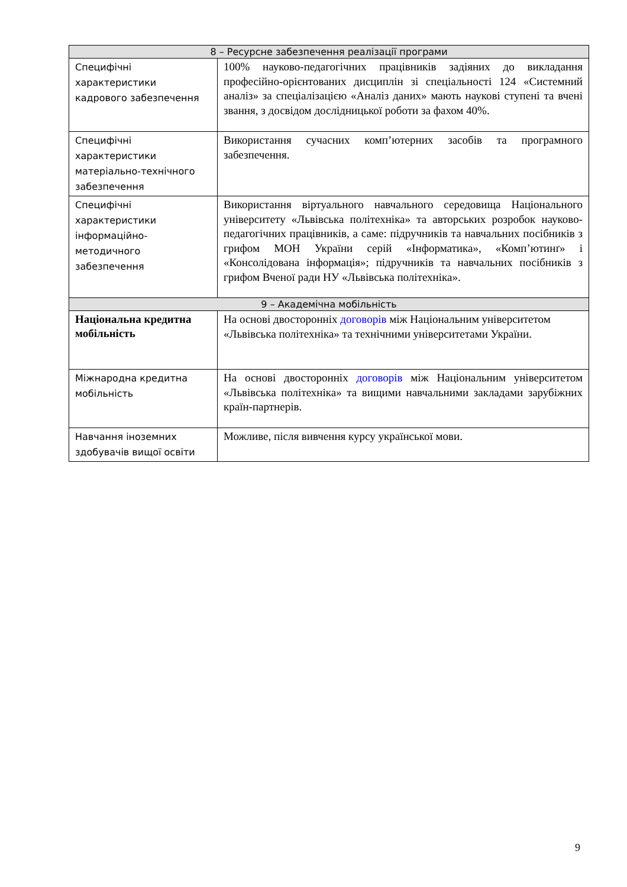| 8 – Ресурсне забезпечення реалізації програми | |
| --- | --- |
| Специфічні характеристики кадрового забезпечення | 100% науково-педагогічних працівників задіяних до викладання професійно-орієнтованих дисциплін зі спеціальності 124 «Системний аналіз» за спеціалізацією «Аналіз даних» мають наукові ступені та вчені звання, з досвідом дослідницької роботи за фахом 40%. |
| Специфічні характеристики матеріально-технічного забезпечення | Використання сучасних комп’ютерних засобів та програмного забезпечення. |
| Специфічні характеристики інформаційно-методичного забезпечення | Використання віртуального навчального середовища Національного університету «Львівська політехніка» та авторських розробок науково-педагогічних працівників, а саме: підручників та навчальних посібників з грифом МОН України серій «Інформатика», «Комп’ютинґ» і «Консолідована інформація»; підручників та навчальних посібників з грифом Вченої ради НУ «Львівська політехніка». |
| 9 – Академічна мобільність | |
| Національна кредитна мобільність | На основі двосторонніх договорів між Національним університетом «Львівська політехніка» та технічними університетами України. |
| Міжнародна кредитна мобільність | На основі двосторонніх договорів між Національним університетом «Львівська політехніка» та вищими навчальними закладами зарубіжних країн-партнерів. |
| Навчання іноземних здобувачів вищої освіти | Можливе, після вивчення курсу української мови. |
9